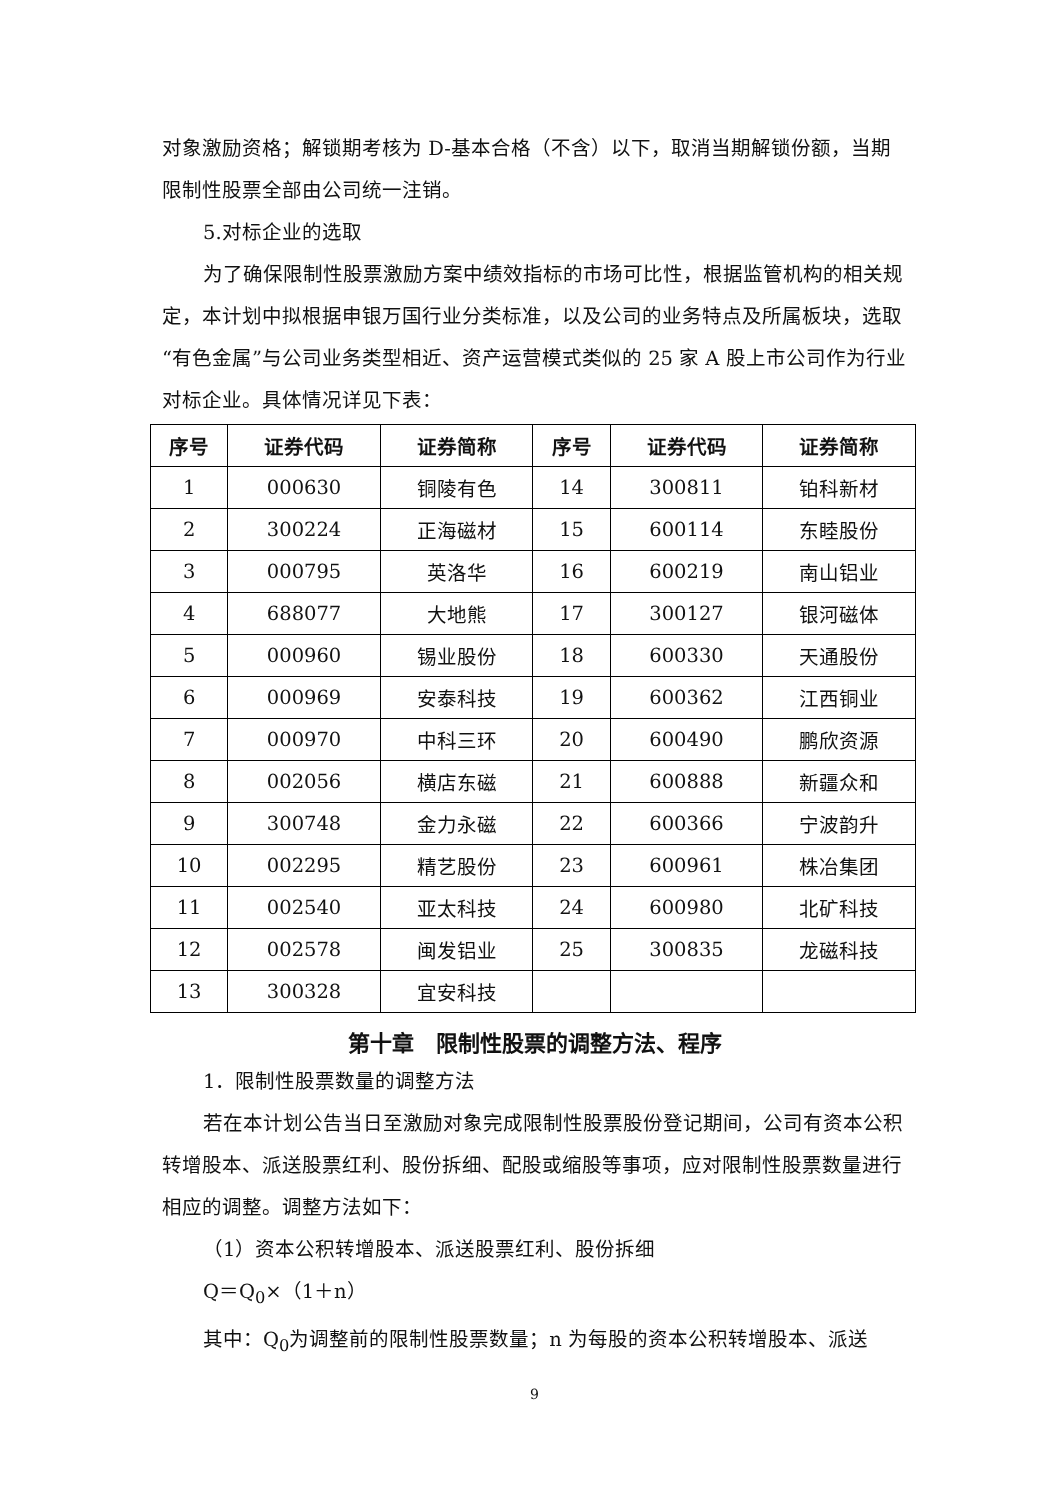对象激励资格；解锁期考核为 D-基本合格（不含）以下，取消当期解锁份额，当期限制性股票全部由公司统一注销。
5.对标企业的选取
为了确保限制性股票激励方案中绩效指标的市场可比性，根据监管机构的相关规定，本计划中拟根据申银万国行业分类标准，以及公司的业务特点及所属板块，选取“有色金属”与公司业务类型相近、资产运营模式类似的 25 家 A 股上市公司作为行业对标企业。具体情况详见下表：
| 序号 | 证券代码 | 证券简称 | 序号 | 证券代码 | 证券简称 |
| --- | --- | --- | --- | --- | --- |
| 1 | 000630 | 铜陵有色 | 14 | 300811 | 铂科新材 |
| 2 | 300224 | 正海磁材 | 15 | 600114 | 东睦股份 |
| 3 | 000795 | 英洛华 | 16 | 600219 | 南山铝业 |
| 4 | 688077 | 大地熊 | 17 | 300127 | 银河磁体 |
| 5 | 000960 | 锡业股份 | 18 | 600330 | 天通股份 |
| 6 | 000969 | 安泰科技 | 19 | 600362 | 江西铜业 |
| 7 | 000970 | 中科三环 | 20 | 600490 | 鹏欣资源 |
| 8 | 002056 | 横店东磁 | 21 | 600888 | 新疆众和 |
| 9 | 300748 | 金力永磁 | 22 | 600366 | 宁波韵升 |
| 10 | 002295 | 精艺股份 | 23 | 600961 | 株冶集团 |
| 11 | 002540 | 亚太科技 | 24 | 600980 | 北矿科技 |
| 12 | 002578 | 闽发铝业 | 25 | 300835 | 龙磁科技 |
| 13 | 300328 | 宜安科技 | | | |
第十章　限制性股票的调整方法、程序
1．限制性股票数量的调整方法
若在本计划公告当日至激励对象完成限制性股票股份登记期间，公司有资本公积转增股本、派送股票红利、股份拆细、配股或缩股等事项，应对限制性股票数量进行相应的调整。调整方法如下：
（1）资本公积转增股本、派送股票红利、股份拆细
Q＝Q<sub>0</sub>×（1＋n）
其中：Q<sub>0</sub>为调整前的限制性股票数量；n 为每股的资本公积转增股本、派送
9